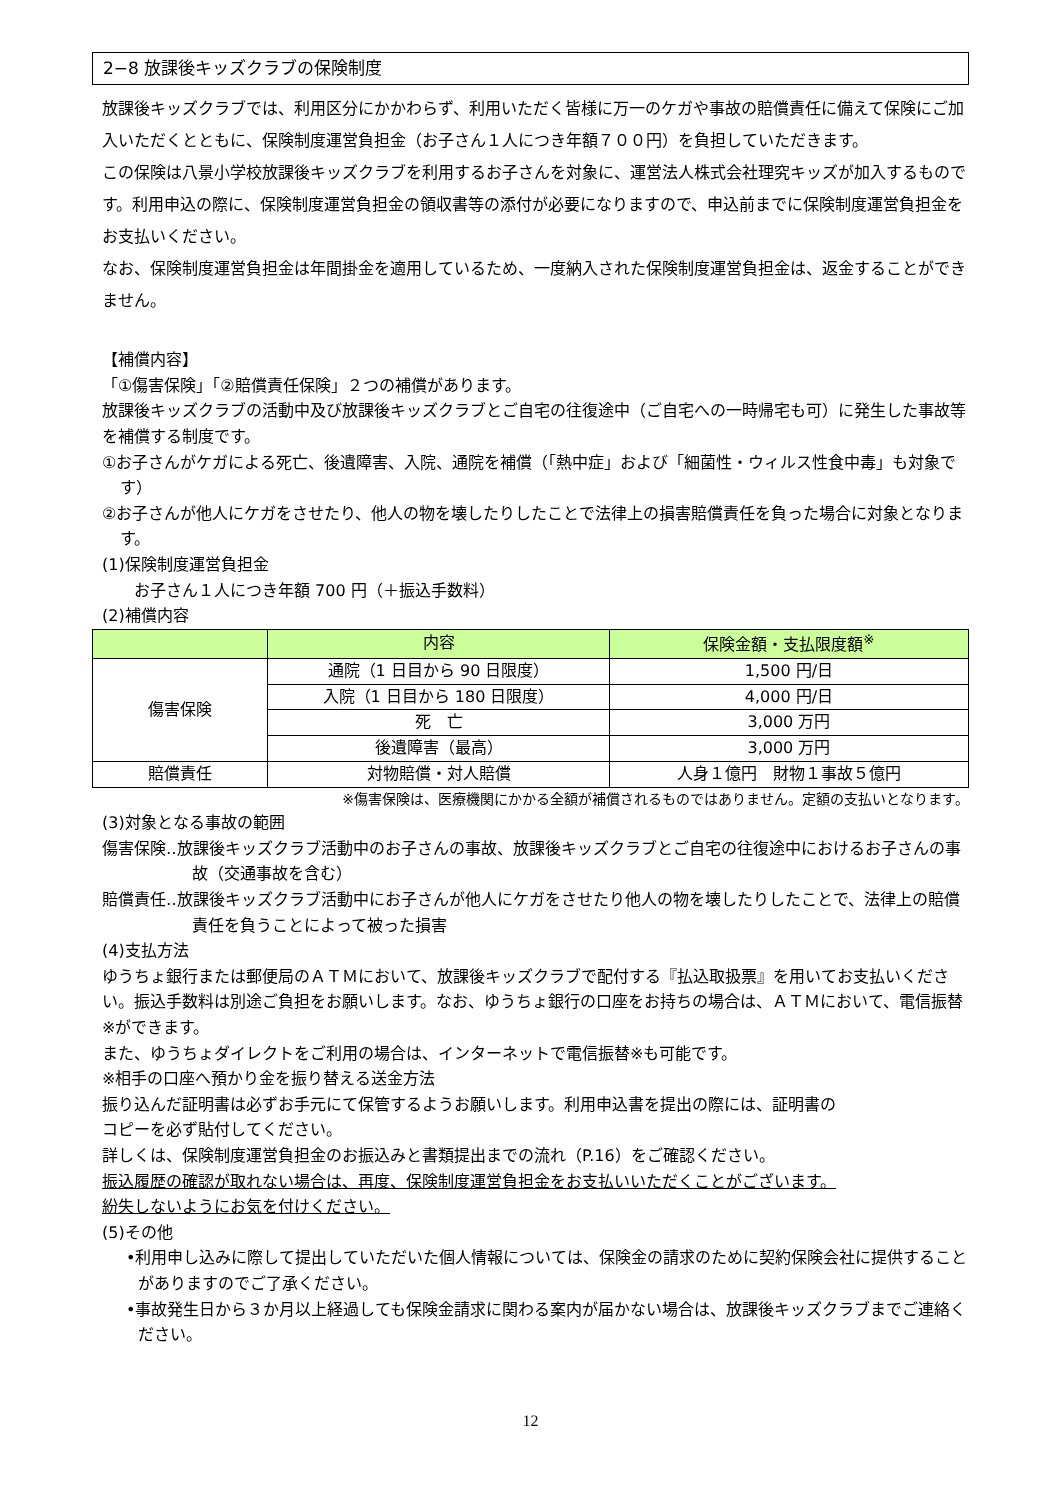2−8 放課後キッズクラブの保険制度
放課後キッズクラブでは、利用区分にかかわらず、利用いただく皆様に万一のケガや事故の賠償責任に備えて保険にご加入いただくとともに、保険制度運営負担金（お子さん１人につき年額７００円）を負担していただきます。
この保険は八景小学校放課後キッズクラブを利用するお子さんを対象に、運営法人株式会社理究キッズが加入するものです。利用申込の際に、保険制度運営負担金の領収書等の添付が必要になりますので、申込前までに保険制度運営負担金をお支払いください。
なお、保険制度運営負担金は年間掛金を適用しているため、一度納入された保険制度運営負担金は、返金することができません。
【補償内容】
「①傷害保険」「②賠償責任保険」２つの補償があります。
放課後キッズクラブの活動中及び放課後キッズクラブとご自宅の往復途中（ご自宅への一時帰宅も可）に発生した事故等を補償する制度です。
①お子さんがケガによる死亡、後遺障害、入院、通院を補償（「熱中症」および「細菌性・ウィルス性食中毒」も対象です）
②お子さんが他人にケガをさせたり、他人の物を壊したりしたことで法律上の損害賠償責任を負った場合に対象となります。
(1)保険制度運営負担金
お子さん１人につき年額 700 円（＋振込手数料）
(2)補償内容
| | 内容 | 保険金額・支払限度額<sup>※</sup> |
| --- | --- | --- |
| 傷害保険 | 通院（1 日目から 90 日限度） | 1,500 円/日 |
| | 入院（1 日目から 180 日限度） | 4,000 円/日 |
| | 死 亡 | 3,000 万円 |
| | 後遺障害（最高） | 3,000 万円 |
| 賠償責任 | 対物賠償・対人賠償 | 人身１億円 財物１事故５億円 |
※傷害保険は、医療機関にかかる全額が補償されるものではありません。定額の支払いとなります。
(3)対象となる事故の範囲
傷害保険‥放課後キッズクラブ活動中のお子さんの事故、放課後キッズクラブとご自宅の往復途中におけるお子さんの事故（交通事故を含む）
賠償責任‥放課後キッズクラブ活動中にお子さんが他人にケガをさせたり他人の物を壊したりしたことで、法律上の賠償責任を負うことによって被った損害
(4)支払方法
ゆうちょ銀行または郵便局のＡＴＭにおいて、放課後キッズクラブで配付する『払込取扱票』を用いてお支払いください。振込手数料は別途ご負担をお願いします。なお、ゆうちょ銀行の口座をお持ちの場合は、ＡＴＭにおいて、電信振替※ができます。
また、ゆうちょダイレクトをご利用の場合は、インターネットで電信振替※も可能です。
※相手の口座へ預かり金を振り替える送金方法
振り込んだ証明書は必ずお手元にて保管するようお願いします。利用申込書を提出の際には、証明書の
コピーを必ず貼付してください。
詳しくは、保険制度運営負担金のお振込みと書類提出までの流れ（P.16）をご確認ください。
振込履歴の確認が取れない場合は、再度、保険制度運営負担金をお支払いいただくことがございます。
紛失しないようにお気を付けください。
(5)その他
•利用申し込みに際して提出していただいた個人情報については、保険金の請求のために契約保険会社に提供することがありますのでご了承ください。
•事故発生日から３か月以上経過しても保険金請求に関わる案内が届かない場合は、放課後キッズクラブまでご連絡ください。
12